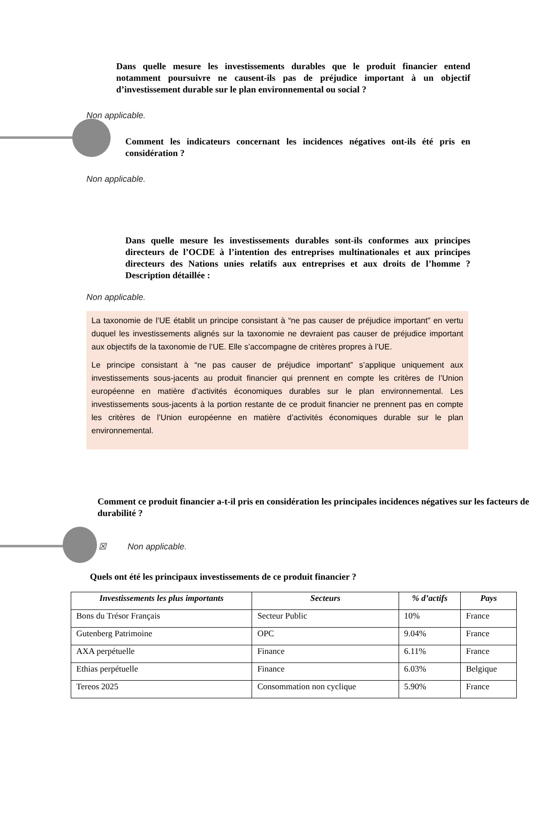Dans quelle mesure les investissements durables que le produit financier entend notamment poursuivre ne causent-ils pas de préjudice important à un objectif d’investissement durable sur le plan environnemental ou social ?
Non applicable.
Comment les indicateurs concernant les incidences négatives ont-ils été pris en considération ?
Non applicable.
Dans quelle mesure les investissements durables sont-ils conformes aux principes directeurs de l’OCDE à l’intention des entreprises multinationales et aux principes directeurs des Nations unies relatifs aux entreprises et aux droits de l’homme ? Description détaillée :
Non applicable.
La taxonomie de l’UE établit un principe consistant à “ne pas causer de préjudice important” en vertu duquel les investissements alignés sur la taxonomie ne devraient pas causer de préjudice important aux objectifs de la taxonomie de l’UE. Elle s’accompagne de critères propres à l’UE.
Le principe consistant à “ne pas causer de préjudice important” s’applique uniquement aux investissements sous-jacents au produit financier qui prennent en compte les critères de l’Union européenne en matière d’activités économiques durables sur le plan environnemental. Les investissements sous-jacents à la portion restante de ce produit financier ne prennent pas en compte les critères de l’Union européenne en matière d’activités économiques durable sur le plan environnemental.
Comment ce produit financier a-t-il pris en considération les principales incidences négatives sur les facteurs de durabilité ?
☒ Non applicable.
Quels ont été les principaux investissements de ce produit financier ?
| Investissements les plus importants | Secteurs | % d’actifs | Pays |
| --- | --- | --- | --- |
| Bons du Trésor Français | Secteur Public | 10% | France |
| Gutenberg Patrimoine | OPC | 9.04% | France |
| AXA perpétuelle | Finance | 6.11% | France |
| Ethias perpétuelle | Finance | 6.03% | Belgique |
| Tereos 2025 | Consommation non cyclique | 5.90% | France |